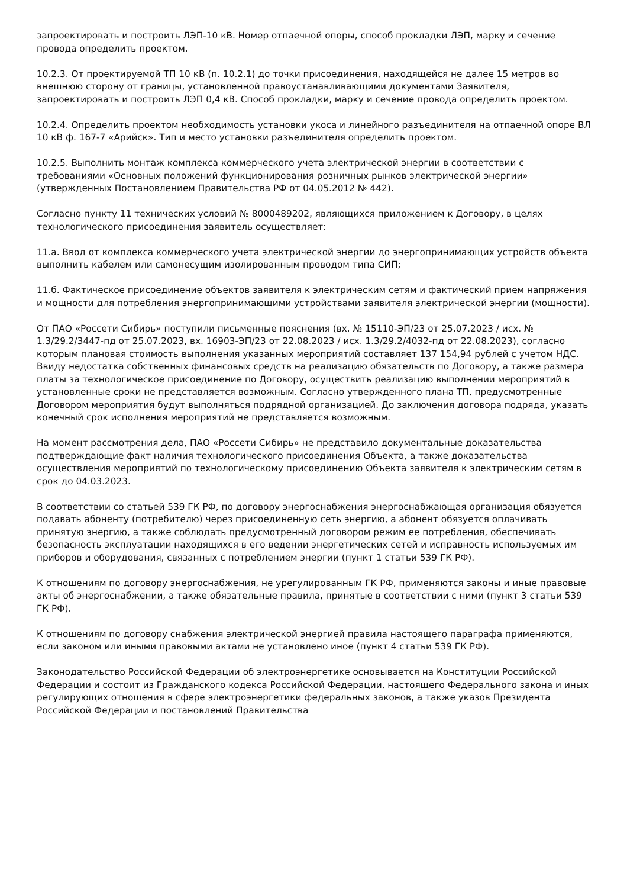запроектировать и построить ЛЭП-10 кВ. Номер отпаечной опоры, способ прокладки ЛЭП, марку и сечение провода определить проектом.
10.2.3. От проектируемой ТП 10 кВ (п. 10.2.1) до точки присоединения, находящейся не далее 15 метров во внешнюю сторону от границы, установленной правоустанавливающими документами Заявителя, запроектировать и построить ЛЭП 0,4 кВ. Способ прокладки, марку и сечение провода определить проектом.
10.2.4. Определить проектом необходимость установки укоса и линейного разъединителя на отпаечной опоре ВЛ 10 кВ ф. 167-7 «Арийск». Тип и место установки разъединителя определить проектом.
10.2.5. Выполнить монтаж комплекса коммерческого учета электрической энергии в соответствии с требованиями «Основных положений функционирования розничных рынков электрической энергии» (утвержденных Постановлением Правительства РФ от 04.05.2012 № 442).
Согласно пункту 11 технических условий № 8000489202, являющихся приложением к Договору, в целях технологического присоединения заявитель осуществляет:
11.а. Ввод от комплекса коммерческого учета электрической энергии до энергопринимающих устройств объекта выполнить кабелем или самонесущим изолированным проводом типа СИП;
11.б. Фактическое присоединение объектов заявителя к электрическим сетям и фактический прием напряжения и мощности для потребления энергопринимающими устройствами заявителя электрической энергии (мощности).
От ПАО «Россети Сибирь» поступили письменные пояснения (вх. № 15110-ЭП/23 от 25.07.2023 / исх. № 1.3/29.2/3447-пд от 25.07.2023, вх. 16903-ЭП/23 от 22.08.2023 / исх. 1.3/29.2/4032-пд от 22.08.2023), согласно которым плановая стоимость выполнения указанных мероприятий составляет 137 154,94 рублей с учетом НДС. Ввиду недостатка собственных финансовых средств на реализацию обязательств по Договору, а также размера платы за технологическое присоединение по Договору, осуществить реализацию выполнении мероприятий в установленные сроки не представляется возможным. Согласно утвержденного плана ТП, предусмотренные Договором мероприятия будут выполняться подрядной организацией. До заключения договора подряда, указать конечный срок исполнения мероприятий не представляется возможным.
На момент рассмотрения дела, ПАО «Россети Сибирь» не представило документальные доказательства подтверждающие факт наличия технологического присоединения Объекта, а также доказательства осуществления мероприятий по технологическому присоединению Объекта заявителя к электрическим сетям в срок до 04.03.2023.
В соответствии со статьей 539 ГК РФ, по договору энергоснабжения энергоснабжающая организация обязуется подавать абоненту (потребителю) через присоединенную сеть энергию, а абонент обязуется оплачивать принятую энергию, а также соблюдать предусмотренный договором режим ее потребления, обеспечивать безопасность эксплуатации находящихся в его ведении энергетических сетей и исправность используемых им приборов и оборудования, связанных с потреблением энергии (пункт 1 статьи 539 ГК РФ).
К отношениям по договору энергоснабжения, не урегулированным ГК РФ, применяются законы и иные правовые акты об энергоснабжении, а также обязательные правила, принятые в соответствии с ними (пункт 3 статьи 539 ГК РФ).
К отношениям по договору снабжения электрической энергией правила настоящего параграфа применяются, если законом или иными правовыми актами не установлено иное (пункт 4 статьи 539 ГК РФ).
Законодательство Российской Федерации об электроэнергетике основывается на Конституции Российской Федерации и состоит из Гражданского кодекса Российской Федерации, настоящего Федерального закона и иных регулирующих отношения в сфере электроэнергетики федеральных законов, а также указов Президента Российской Федерации и постановлений Правительства